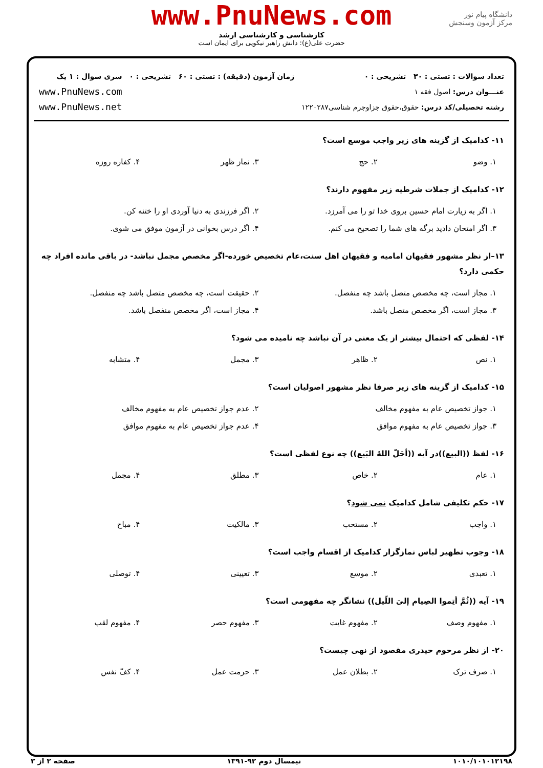دانشگاه پیام نور
مرکز آزمون وسنجش
www.PnuNews.com
کارشناسی و کارشناسی ارشد
حضرت علی(ع): دانش راهبر نیکویی برای ایمان است
تعداد سوالات : تستی : ۳۰ تشریحی : ۰
عنـــوان درس: اصول فقه ۱
رشته تحصیلی/کد درس: حقوق،حقوق جزاوجرم شناسی۱۲۲۰۲۸۷
زمان آزمون (دقیقه) : تستی : ۶۰ تشریحی : ۰
سری سوال : ۱ یک
www.PnuNews.com
www.PnuNews.net
۱۱- کدامیک از گزینه های زیر واجب موسع است؟
| ۱. وضو | ۲. حج | ۳. نماز ظهر | ۴. کفاره روزه |
۱۲- کدامیک از جملات شرطیه زیر مفهوم دارند؟
| ۱. اگر به زیارت امام حسین بروی خدا تو را می آمرزد. | ۲. اگر فرزندی به دنیا آوردی او را ختنه کن. |
| ۳. اگر امتحان دادید برگه های شما را تصحیح می کنم. | ۴. اگر درس بخوانی در آزمون موفق می شوی. |
۱۳–از نظر مشهور فقیهان امامیه و فقیهان اهل سنت،عام تخصیص خورده-اگر مخصص مجمل نباشد- در باقی مانده افراد چه حکمی دارد؟
| ۱. مجاز است، چه مخصص متصل باشد چه منفصل. | ۲. حقیقت است، چه مخصص متصل باشد چه منفصل. |
| ۳. مجاز است، اگر مخصص متصل باشد. | ۴. مجاز است، اگر مخصص منفصل باشد. |
۱۴- لفظی که احتمال بیشتر از یک معنی در آن نباشد چه نامیده می شود؟
| ۱. نص | ۲. ظاهر | ۳. مجمل | ۴. متشابه |
۱۵- کدامیک از گزینه های زیر صرفا نظر مشهور اصولیان است؟
| ۱. جواز تخصیص عام به مفهوم مخالف | ۲. عدم جواز تخصیص عام به مفهوم مخالف |
| ۳. جواز تخصیص عام به مفهوم موافق | ۴. عدم جواز تخصیص عام به مفهوم موافق |
۱۶- لفظ ((البیع))در آیه ((أحَلّ اللهُ البَیع)) چه نوع لفظی است؟
| ۱. عام | ۲. خاص | ۳. مطلق | ۴. مجمل |
۱۷- حکم تکلیفی شامل کدامیک نمی شود؟
| ۱. واجب | ۲. مستحب | ۳. مالکیت | ۴. مباح |
۱۸- وجوب تطهیر لباس نمازگزار کدامیک از اقسام واجب است؟
| ۱. تعبدی | ۲. موسع | ۳. تعیینی | ۴. توصلی |
۱۹- آیه ((ثُمَّ أتِموا الصِیام إلیَ اللّیل)) نشانگر چه مفهومی است؟
| ۱. مفهوم وصف | ۲. مفهوم غایت | ۳. مفهوم حصر | ۴. مفهوم لقب |
۲۰- از نظر مرحوم حیدری مقصود از نهی چیست؟
| ۱. صرف ترک | ۲. بطلان عمل | ۳. حرمت عمل | ۴. کفّ نفس |
۱۰۱۰/۱۰۱۰۱۲۱۹۸ نیمسال دوم ۹۲-۱۳۹۱ صفحه ۲ از ۳